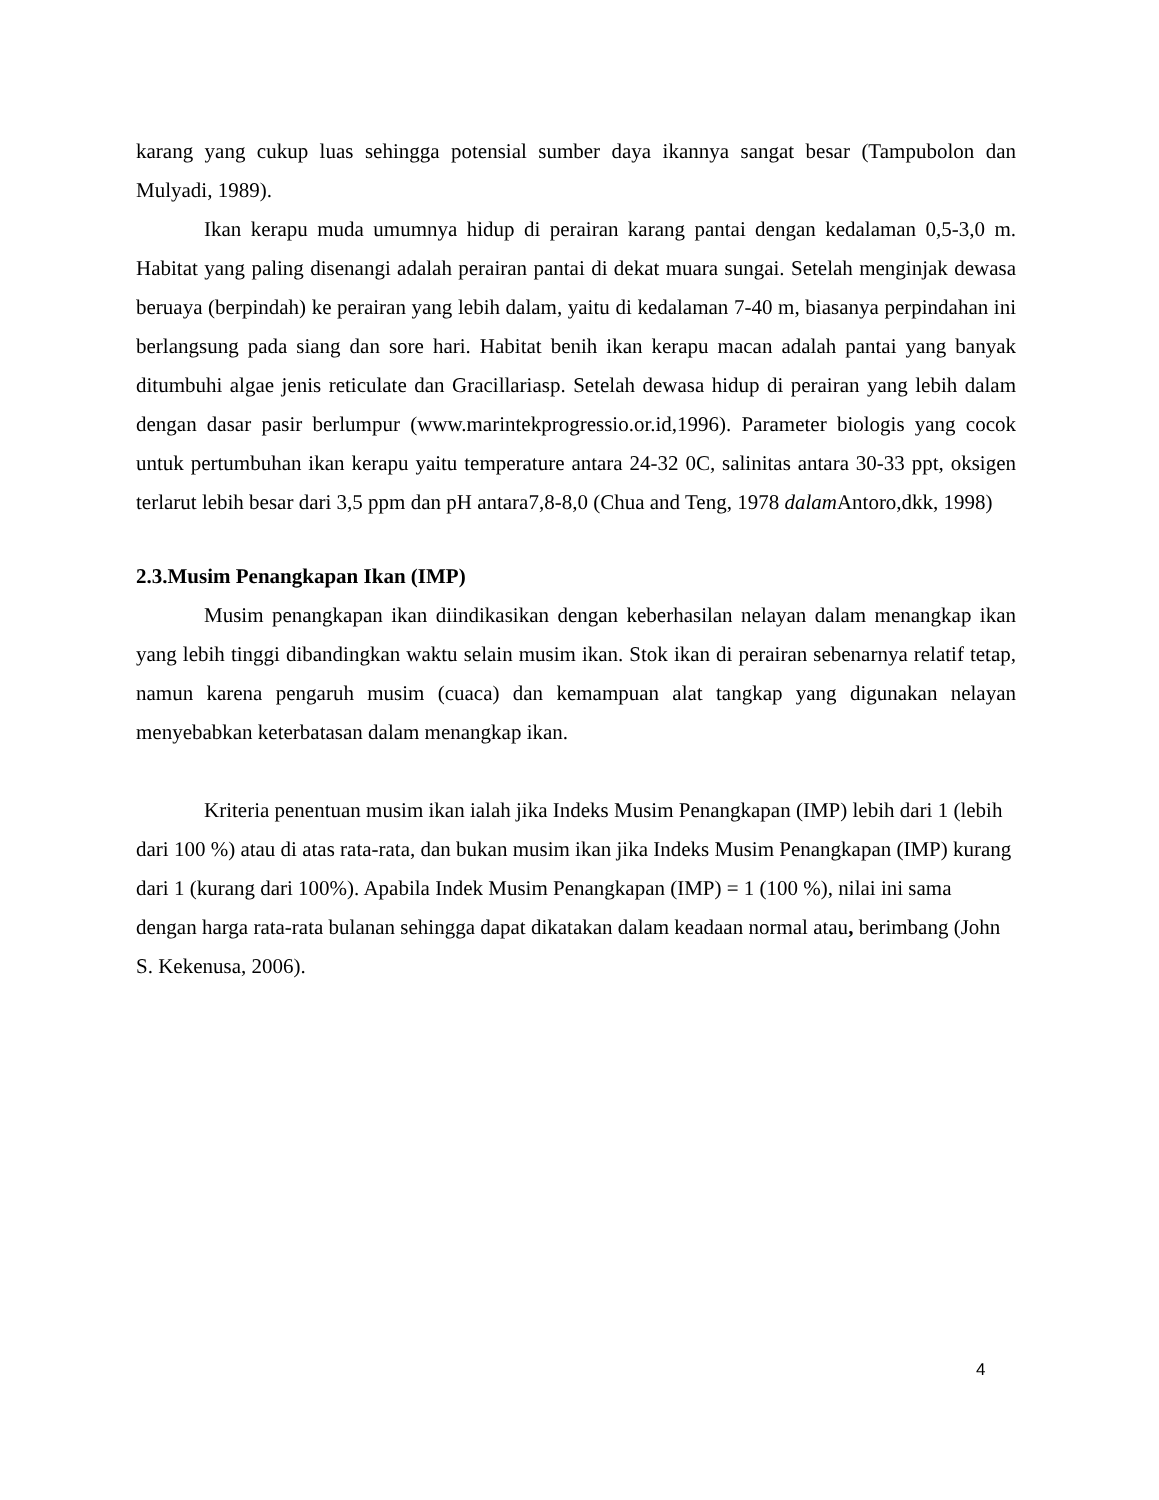karang yang cukup luas sehingga potensial sumber daya ikannya sangat besar (Tampubolon dan Mulyadi, 1989).
Ikan kerapu muda umumnya hidup di perairan karang pantai dengan kedalaman 0,5-3,0 m. Habitat yang paling disenangi adalah perairan pantai di dekat muara sungai. Setelah menginjak dewasa beruaya (berpindah) ke perairan yang lebih dalam, yaitu di kedalaman 7-40 m, biasanya perpindahan ini berlangsung pada siang dan sore hari. Habitat benih ikan kerapu macan adalah pantai yang banyak ditumbuhi algae jenis reticulate dan Gracillariasp. Setelah dewasa hidup di perairan yang lebih dalam dengan dasar pasir berlumpur (www.marintekprogressio.or.id,1996). Parameter biologis yang cocok untuk pertumbuhan ikan kerapu yaitu temperature antara 24-32 0C, salinitas antara 30-33 ppt, oksigen terlarut lebih besar dari 3,5 ppm dan pH antara7,8-8,0 (Chua and Teng, 1978 dalam Antoro,dkk, 1998)
2.3.Musim Penangkapan Ikan (IMP)
Musim penangkapan ikan diindikasikan dengan keberhasilan nelayan dalam menangkap ikan yang lebih tinggi dibandingkan waktu selain musim ikan. Stok ikan di perairan sebenarnya relatif tetap, namun karena pengaruh musim (cuaca) dan kemampuan alat tangkap yang digunakan nelayan menyebabkan keterbatasan dalam menangkap ikan.
Kriteria penentuan musim ikan ialah jika Indeks Musim Penangkapan (IMP) lebih dari 1 (lebih dari 100 %) atau di atas rata-rata, dan bukan musim ikan jika Indeks Musim Penangkapan (IMP) kurang dari 1 (kurang dari 100%). Apabila Indek Musim Penangkapan (IMP) = 1 (100 %), nilai ini sama dengan harga rata-rata bulanan sehingga dapat dikatakan dalam keadaan normal atau, berimbang (John S. Kekenusa, 2006).
4